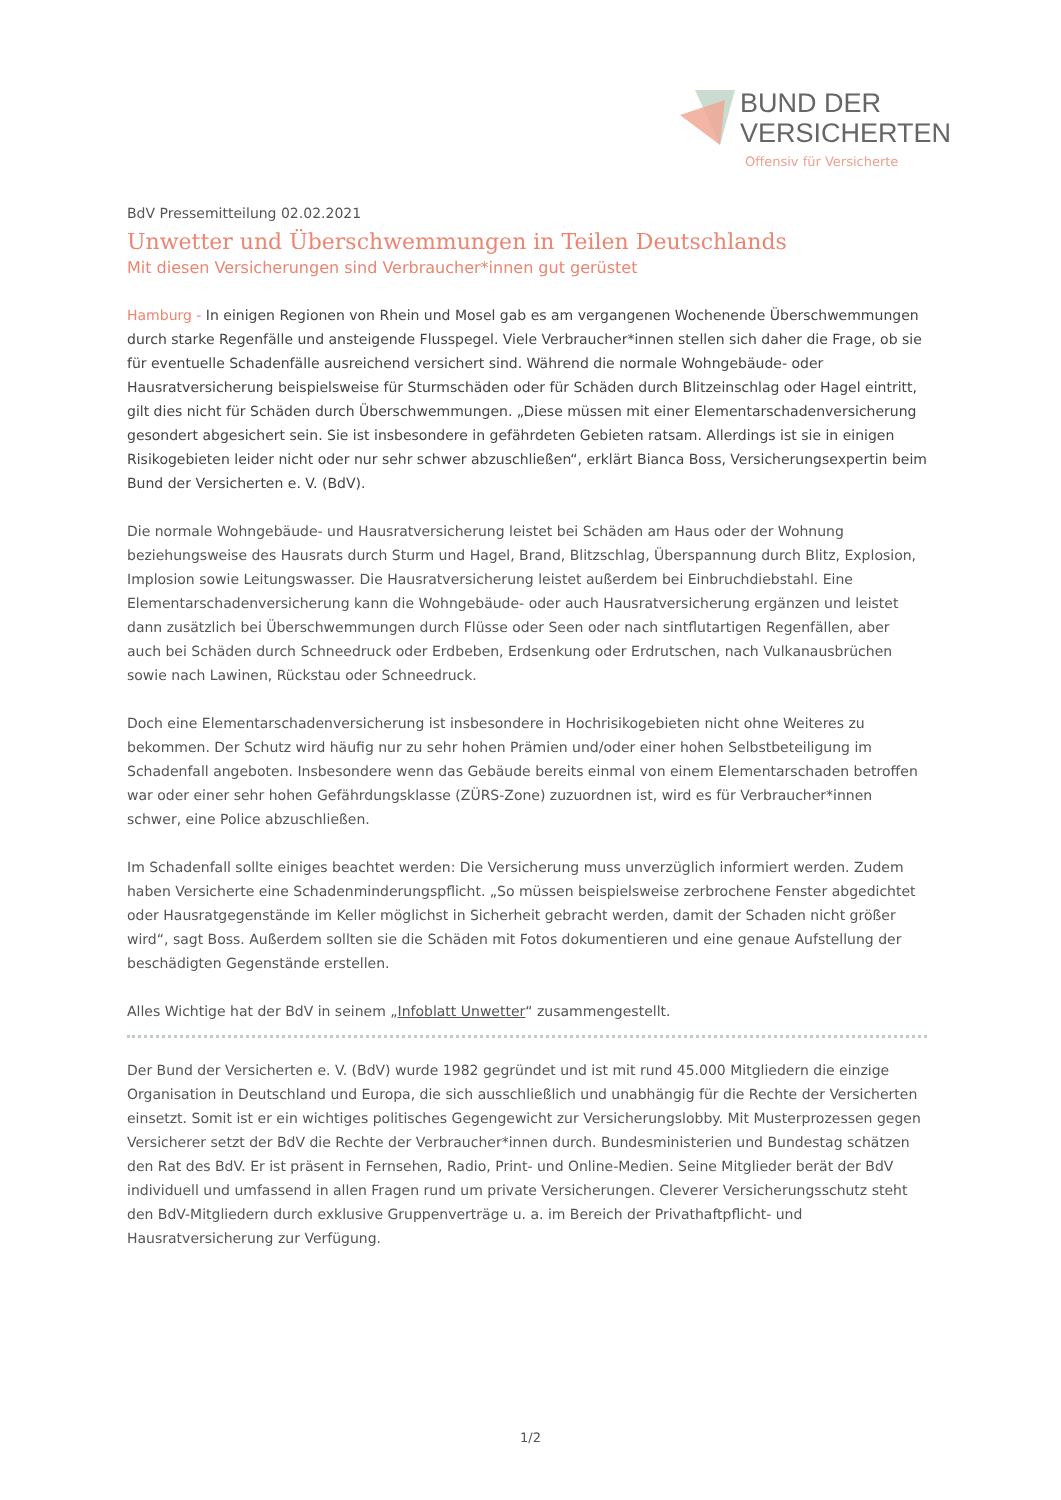BUND DER
VERSICHERTEN
Offensiv für Versicherte
BdV Pressemitteilung 02.02.2021
Unwetter und Überschwemmungen in Teilen Deutschlands
Mit diesen Versicherungen sind Verbraucher*innen gut gerüstet
Hamburg - In einigen Regionen von Rhein und Mosel gab es am vergangenen Wochenende Überschwemmungen durch starke Regenfälle und ansteigende Flusspegel. Viele Verbraucher*innen stellen sich daher die Frage, ob sie für eventuelle Schadenfälle ausreichend versichert sind. Während die normale Wohngebäude- oder Hausratversicherung beispielsweise für Sturmschäden oder für Schäden durch Blitzeinschlag oder Hagel eintritt, gilt dies nicht für Schäden durch Überschwemmungen. „Diese müssen mit einer Elementarschadenversicherung gesondert abgesichert sein. Sie ist insbesondere in gefährdeten Gebieten ratsam. Allerdings ist sie in einigen Risikogebieten leider nicht oder nur sehr schwer abzuschließen“, erklärt Bianca Boss, Versicherungsexpertin beim Bund der Versicherten e. V. (BdV).
Die normale Wohngebäude- und Hausratversicherung leistet bei Schäden am Haus oder der Wohnung beziehungsweise des Hausrats durch Sturm und Hagel, Brand, Blitzschlag, Überspannung durch Blitz, Explosion, Implosion sowie Leitungswasser. Die Hausratversicherung leistet außerdem bei Einbruchdiebstahl. Eine Elementarschadenversicherung kann die Wohngebäude- oder auch Hausratversicherung ergänzen und leistet dann zusätzlich bei Überschwemmungen durch Flüsse oder Seen oder nach sintflutartigen Regenfällen, aber auch bei Schäden durch Schneedruck oder Erdbeben, Erdsenkung oder Erdrutschen, nach Vulkanausbrüchen sowie nach Lawinen, Rückstau oder Schneedruck.
Doch eine Elementarschadenversicherung ist insbesondere in Hochrisikogebieten nicht ohne Weiteres zu bekommen. Der Schutz wird häufig nur zu sehr hohen Prämien und/oder einer hohen Selbstbeteiligung im Schadenfall angeboten. Insbesondere wenn das Gebäude bereits einmal von einem Elementarschaden betroffen war oder einer sehr hohen Gefährdungsklasse (ZÜRS-Zone) zuzuordnen ist, wird es für Verbraucher*innen schwer, eine Police abzuschließen.
Im Schadenfall sollte einiges beachtet werden: Die Versicherung muss unverzüglich informiert werden. Zudem haben Versicherte eine Schadenminderungspflicht. „So müssen beispielsweise zerbrochene Fenster abgedichtet oder Hausratgegenstände im Keller möglichst in Sicherheit gebracht werden, damit der Schaden nicht größer wird“, sagt Boss. Außerdem sollten sie die Schäden mit Fotos dokumentieren und eine genaue Aufstellung der beschädigten Gegenstände erstellen.
Alles Wichtige hat der BdV in seinem „Infoblatt Unwetter“ zusammengestellt.
Der Bund der Versicherten e. V. (BdV) wurde 1982 gegründet und ist mit rund 45.000 Mitgliedern die einzige Organisation in Deutschland und Europa, die sich ausschließlich und unabhängig für die Rechte der Versicherten einsetzt. Somit ist er ein wichtiges politisches Gegengewicht zur Versicherungslobby. Mit Musterprozessen gegen Versicherer setzt der BdV die Rechte der Verbraucher*innen durch. Bundesministerien und Bundestag schätzen den Rat des BdV. Er ist präsent in Fernsehen, Radio, Print- und Online-Medien. Seine Mitglieder berät der BdV individuell und umfassend in allen Fragen rund um private Versicherungen. Cleverer Versicherungsschutz steht den BdV-Mitgliedern durch exklusive Gruppenverträge u. a. im Bereich der Privathaftpflicht- und Hausratversicherung zur Verfügung.
1/2